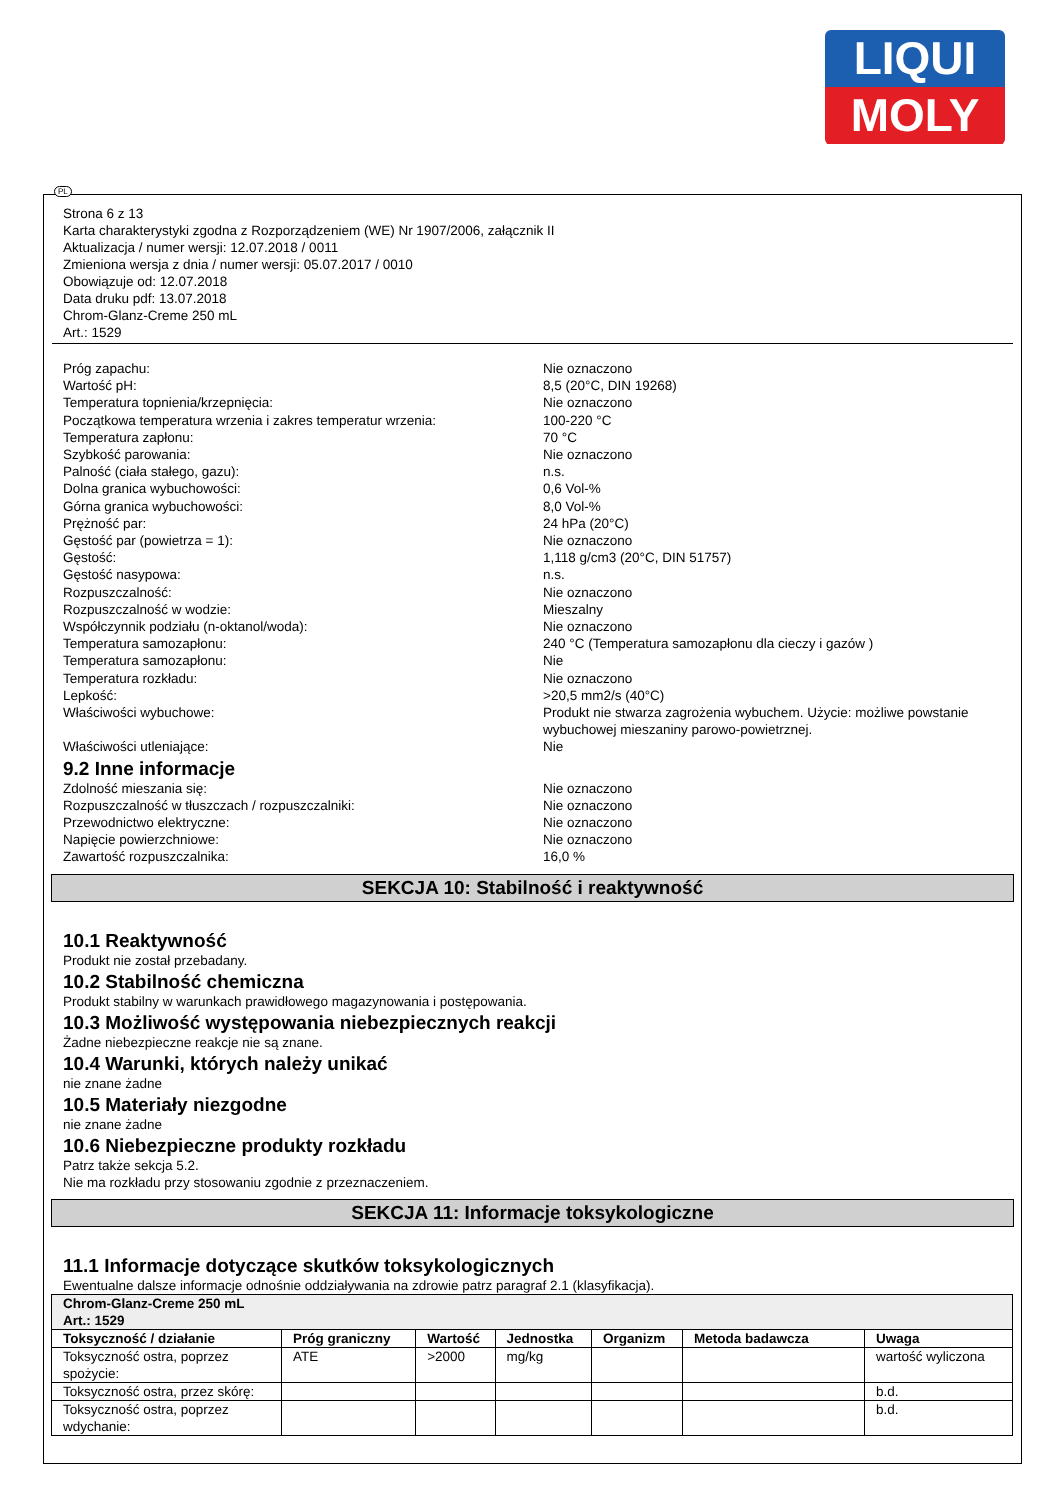LIQUI
MOLY
PL
Strona 6 z 13
Karta charakterystyki zgodna z Rozporządzeniem (WE) Nr 1907/2006, załącznik II
Aktualizacja / numer wersji: 12.07.2018 / 0011
Zmieniona wersja z dnia / numer wersji: 05.07.2017 / 0010
Obowiązuje od: 12.07.2018
Data druku pdf: 13.07.2018
Chrom-Glanz-Creme 250 mL
Art.: 1529
Próg zapachu: Nie oznaczono
Wartość pH: 8,5 (20°C, DIN 19268)
Temperatura topnienia/krzepnięcia: Nie oznaczono
Początkowa temperatura wrzenia i zakres temperatur wrzenia: 100-220 °C
Temperatura zapłonu: 70 °C
Szybkość parowania: Nie oznaczono
Palność (ciała stałego, gazu): n.s.
Dolna granica wybuchowości: 0,6 Vol-%
Górna granica wybuchowości: 8,0 Vol-%
Prężność par: 24 hPa (20°C)
Gęstość par (powietrza = 1): Nie oznaczono
Gęstość: 1,118 g/cm3 (20°C, DIN 51757)
Gęstość nasypowa: n.s.
Rozpuszczalność: Nie oznaczono
Rozpuszczalność w wodzie: Mieszalny
Współczynnik podziału (n-oktanol/woda): Nie oznaczono
Temperatura samozapłonu: 240 °C (Temperatura samozapłonu dla cieczy i gazów )
Temperatura samozapłonu: Nie
Temperatura rozkładu: Nie oznaczono
Lepkość: >20,5 mm2/s (40°C)
Właściwości wybuchowe: Produkt nie stwarza zagrożenia wybuchem. Użycie: możliwe powstanie wybuchowej mieszaniny parowo-powietrznej.
Właściwości utleniające: Nie
9.2 Inne informacje
Zdolność mieszania się: Nie oznaczono
Rozpuszczalność w tłuszczach / rozpuszczalniki: Nie oznaczono
Przewodnictwo elektryczne: Nie oznaczono
Napięcie powierzchniowe: Nie oznaczono
Zawartość rozpuszczalnika: 16,0 %
SEKCJA 10: Stabilność i reaktywność
10.1 Reaktywność
Produkt nie został przebadany.
10.2 Stabilność chemiczna
Produkt stabilny w warunkach prawidłowego magazynowania i postępowania.
10.3 Możliwość występowania niebezpiecznych reakcji
Żadne niebezpieczne reakcje nie są znane.
10.4 Warunki, których należy unikać
nie znane żadne
10.5 Materiały niezgodne
nie znane żadne
10.6 Niebezpieczne produkty rozkładu
Patrz także sekcja 5.2.
Nie ma rozkładu przy stosowaniu zgodnie z przeznaczeniem.
SEKCJA 11: Informacje toksykologiczne
11.1 Informacje dotyczące skutków toksykologicznych
Ewentualne dalsze informacje odnośnie oddziaływania na zdrowie patrz paragraf 2.1 (klasyfikacja).
| Chrom-Glanz-Creme 250 mL Art.: 1529 | | | | | | |
| --- | --- | --- | --- | --- | --- | --- |
| Toksyczność / działanie | Próg graniczny | Wartość | Jednostka | Organizm | Metoda badawcza | Uwaga |
| Toksyczność ostra, poprzez spożycie: | ATE | >2000 | mg/kg | | | wartość wyliczona |
| Toksyczność ostra, przez skórę: | | | | | | b.d. |
| Toksyczność ostra, poprzez wdychanie: | | | | | | b.d. |